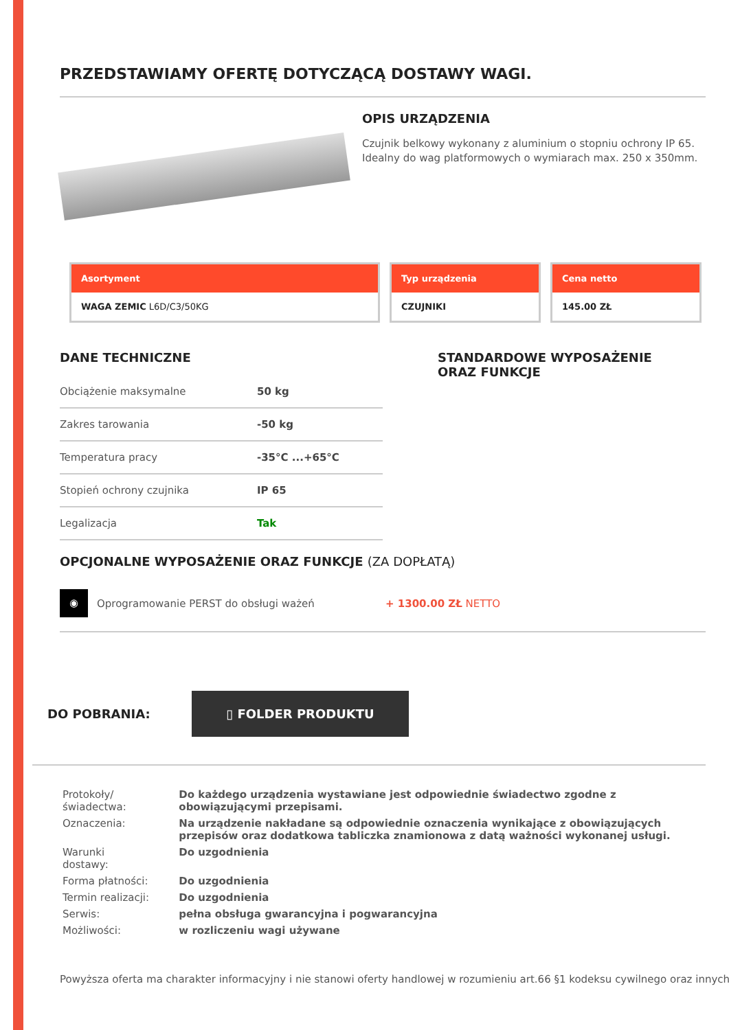PRZEDSTAWIAMY OFERTĘ DOTYCZĄCĄ DOSTAWY WAGI.
OPIS URZĄDZENIA
Czujnik belkowy wykonany z aluminium o stopniu ochrony IP 65. Idealny do wag platformowych o wymiarach max. 250 x 350mm.
Asortyment
WAGA ZEMIC L6D/C3/50KG
Typ urządzenia
CZUJNIKI
Cena netto
145.00 ZŁ
DANE TECHNICZNE
| Obciążenie maksymalne | 50 kg |
| Zakres tarowania | -50 kg |
| Temperatura pracy | -35°C ...+65°C |
| Stopień ochrony czujnika | IP 65 |
| Legalizacja | Tak |
STANDARDOWE WYPOSAŻENIE
ORAZ FUNKCJE
OPCJONALNE WYPOSAŻENIE ORAZ FUNKCJE (ZA DOPŁATĄ)
◉
Oprogramowanie PERST do obsługi ważeń + 1300.00 ZŁ NETTO
DO POBRANIA:
▯ FOLDER PRODUKTU
| Protokoły/świadectwa: | Do każdego urządzenia wystawiane jest odpowiednie świadectwo zgodne z obowiązującymi przepisami. |
| Oznaczenia: | Na urządzenie nakładane są odpowiednie oznaczenia wynikające z obowiązujących przepisów oraz dodatkowa tabliczka znamionowa z datą ważności wykonanej usługi. |
| Warunki dostawy: | Do uzgodnienia |
| Forma płatności: | Do uzgodnienia |
| Termin realizacji: | Do uzgodnienia |
| Serwis: | pełna obsługa gwarancyjna i pogwarancyjna |
| Możliwości: | w rozliczeniu wagi używane |
Powyższa oferta ma charakter informacyjny i nie stanowi oferty handlowej w rozumieniu art.66 §1 kodeksu cywilnego oraz innych